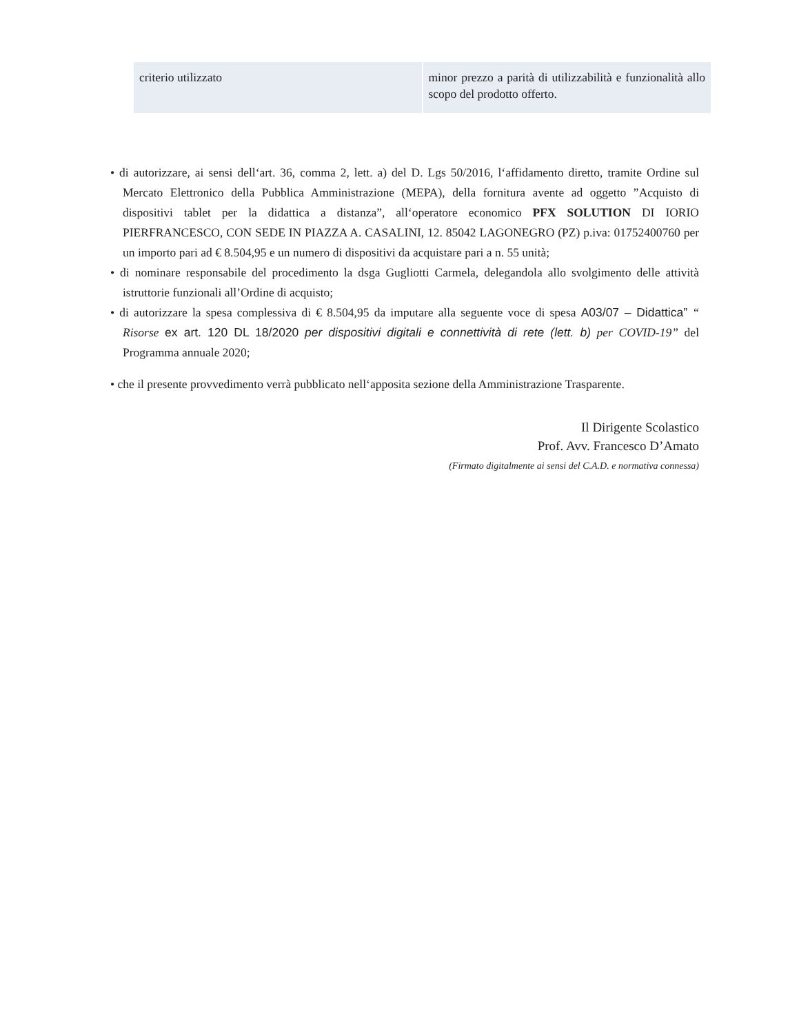| criterio utilizzato | minor prezzo a parità di utilizzabilità e funzionalità allo scopo del prodotto offerto. |
• di autorizzare, ai sensi dell‘art. 36, comma 2, lett. a) del D. Lgs 50/2016, l‘affidamento diretto, tramite Ordine sul Mercato Elettronico della Pubblica Amministrazione (MEPA), della fornitura avente ad oggetto ”Acquisto di dispositivi tablet per la didattica a distanza”, all‘operatore economico PFX SOLUTION DI IORIO PIERFRANCESCO, CON SEDE IN PIAZZA A. CASALINI, 12. 85042 LAGONEGRO (PZ) p.iva: 01752400760 per un importo pari ad € 8.504,95 e un numero di dispositivi da acquistare pari a n. 55 unità;
• di nominare responsabile del procedimento la dsga Gugliotti Carmela, delegandola allo svolgimento delle attività istruttorie funzionali all’Ordine di acquisto;
• di autorizzare la spesa complessiva di € 8.504,95 da imputare alla seguente voce di spesa A03/07 – Didattica” “ Risorse ex art. 120 DL 18/2020 per dispositivi digitali e connettività di rete (lett. b) per COVID-19” del Programma annuale 2020;
• che il presente provvedimento verrà pubblicato nell‘apposita sezione della Amministrazione Trasparente.
Il Dirigente Scolastico
Prof. Avv. Francesco D’Amato
(Firmato digitalmente ai sensi del C.A.D. e normativa connessa)